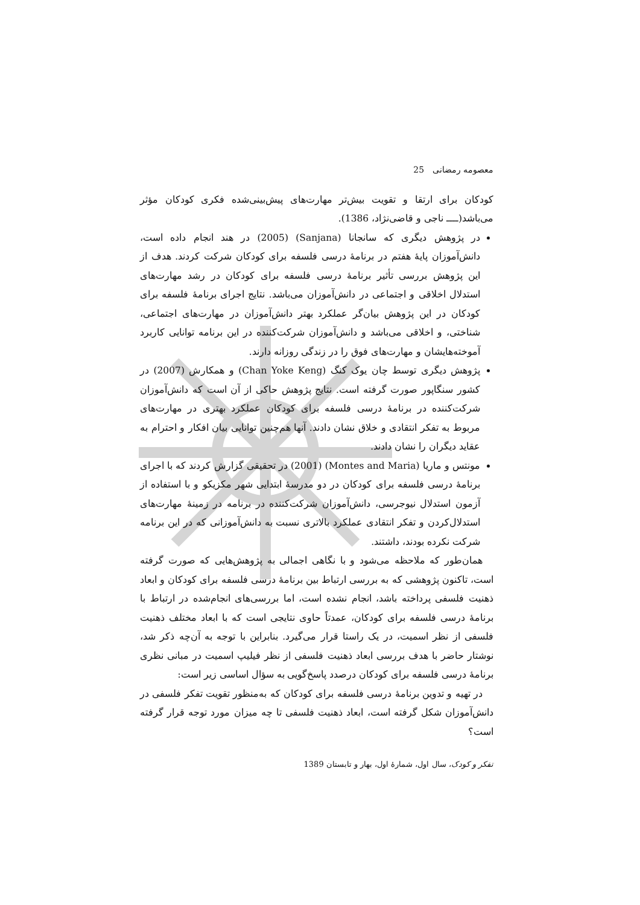معصومه رمضانی 25
کودکان برای ارتقا و تقویت بیش‌تر مهارت‌های پیش‌بینی‌شده فکری کودکان مؤثر می‌باشد(ــــ ناجی و قاضی‌نژاد، 1386).
در پژوهش دیگری که سانجانا (Sanjana) (2005) در هند انجام داده است، دانش‌آموزان پایهٔ هفتم در برنامهٔ درسی فلسفه برای کودکان شرکت کردند. هدف از این پژوهش بررسی تأثیر برنامهٔ درسی فلسفه برای کودکان در رشد مهارت‌های استدلال اخلاقی و اجتماعی در دانش‌آموزان می‌باشد. نتایج اجرای برنامهٔ فلسفه برای کودکان در این پژوهش بیان‌گر عملکرد بهتر دانش‌آموزان در مهارت‌های اجتماعی، شناختی، و اخلاقی می‌باشد و دانش‌آموزان شرکت‌کننده در این برنامه توانایی کاربرد آموخته‌هایشان و مهارت‌های فوق را در زندگی روزانه دارند.
پژوهش دیگری توسط چان یوک کنگ (Chan Yoke Keng) و همکارش (2007) در کشور سنگاپور صورت گرفته است. نتایج پژوهش حاکی از آن است که دانش‌آموزان شرکت‌کننده در برنامهٔ درسی فلسفه برای کودکان عملکرد بهتری در مهارت‌های مربوط به تفکر انتقادی و خلاق نشان دادند. آنها هم‌چنین توانایی بیان افکار و احترام به عقاید دیگران را نشان دادند.
مونتس و ماریا (Montes and Maria) (2001) در تحقیقی گزارش کردند که با اجرای برنامهٔ درسی فلسفه برای کودکان در دو مدرسهٔ ابتدایی شهر مکزیکو و با استفاده از آزمون استدلال نیوجرسی، دانش‌آموزان شرکت‌کننده در برنامه در زمینهٔ مهارت‌های استدلال‌کردن و تفکر انتقادی عملکرد بالاتری نسبت به دانش‌آموزانی که در این برنامه شرکت نکرده بودند، داشتند.
همان‌طور که ملاحظه می‌شود و با نگاهی اجمالی به پژوهش‌هایی که صورت گرفته است، تاکنون پژوهشی که به بررسی ارتباط بین برنامهٔ درسی فلسفه برای کودکان و ابعاد ذهنیت فلسفی پرداخته باشد، انجام نشده است، اما بررسی‌های انجام‌شده در ارتباط با برنامهٔ درسی فلسفه برای کودکان، عمدتاً حاوی نتایجی است که با ابعاد مختلف ذهنیت فلسفی از نظر اسمیت، در یک راستا قرار می‌گیرد. بنابراین با توجه به آن‌چه ذکر شد، نوشتار حاضر با هدف بررسی ابعاد ذهنیت فلسفی از نظر فیلیپ اسمیت در مبانی نظری برنامهٔ درسی فلسفه برای کودکان درصدد پاسخ‌گویی به سؤال اساسی زیر است:
در تهیه و تدوین برنامهٔ درسی فلسفه برای کودکان که به‌منظور تقویت تفکر فلسفی در دانش‌آموزان شکل گرفته است، ابعاد ذهنیت فلسفی تا چه میزان مورد توجه قرار گرفته است؟
تفکر و کودک، سال اول، شمارهٔ اول، بهار و تابستان 1389